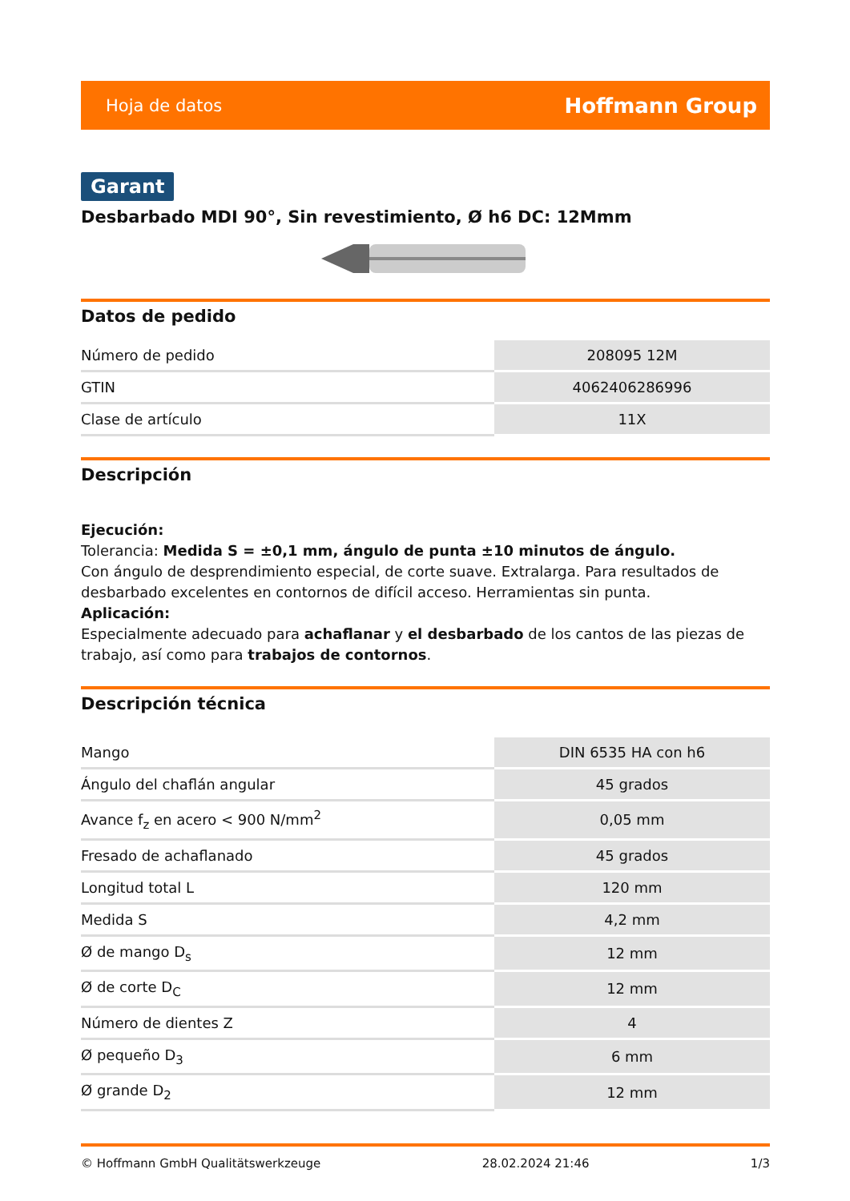Hoja de datos Hoffmann Group
Garant
Desbarbado MDI 90°, Sin revestimiento, Ø h6 DC: 12Mmm
Datos de pedido
| Número de pedido | 208095 12M |
| GTIN | 4062406286996 |
| Clase de artículo | 11X |
Descripción
Ejecución:
Tolerancia: Medida S = ±0,1 mm, ángulo de punta ±10 minutos de ángulo.
Con ángulo de desprendimiento especial, de corte suave. Extralarga. Para resultados de desbarbado excelentes en contornos de difícil acceso. Herramientas sin punta.
Aplicación:
Especialmente adecuado para achaflanar y el desbarbado de los cantos de las piezas de trabajo, así como para trabajos de contornos.
Descripción técnica
| Mango | DIN 6535 HA con h6 |
| Ángulo del chaflán angular | 45 grados |
| Avance f<sub>z</sub> en acero < 900 N/mm<sup>2</sup> | 0,05 mm |
| Fresado de achaflanado | 45 grados |
| Longitud total L | 120 mm |
| Medida S | 4,2 mm |
| Ø de mango D<sub>s</sub> | 12 mm |
| Ø de corte D<sub>C</sub> | 12 mm |
| Número de dientes Z | 4 |
| Ø pequeño D<sub>3</sub> | 6 mm |
| Ø grande D<sub>2</sub> | 12 mm |
© Hoffmann GmbH Qualitätswerkzeuge 28.02.2024 21:46 1/3